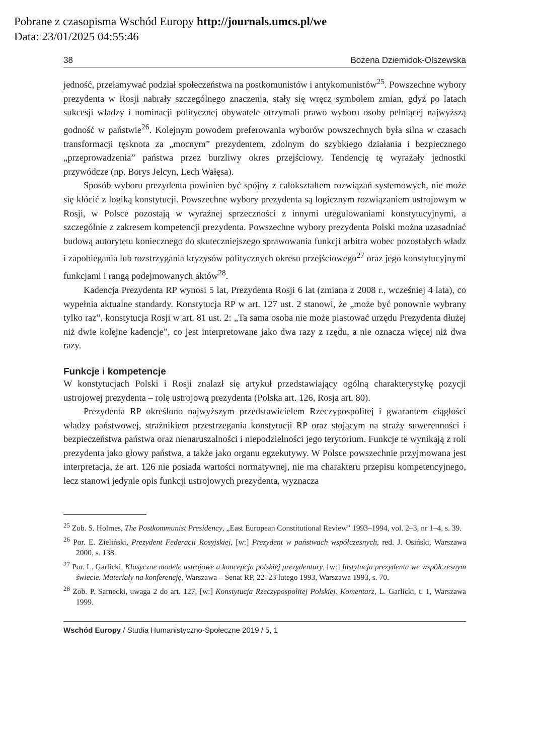Pobrane z czasopisma Wschód Europy http://journals.umcs.pl/we
Data: 23/01/2025 04:55:46
38 Bożena Dziemidok-Olszewska
jedność, przełamywać podział społeczeństwa na postkomunistów i antykomunistów<sup>25</sup>. Powszechne wybory prezydenta w Rosji nabrały szczególnego znaczenia, stały się wręcz symbolem zmian, gdyż po latach sukcesji władzy i nominacji politycznej obywatele otrzymali prawo wyboru osoby pełniącej najwyższą godność w państwie<sup>26</sup>. Kolejnym powodem preferowania wyborów powszechnych była silna w czasach transformacji tęsknota za „mocnym” prezydentem, zdolnym do szybkiego działania i bezpiecznego „przeprowadzenia” państwa przez burzliwy okres przejściowy. Tendencję tę wyrażały jednostki przywódcze (np. Borys Jelcyn, Lech Wałęsa).
Sposób wyboru prezydenta powinien być spójny z całokształtem rozwiązań systemowych, nie może się kłócić z logiką konstytucji. Powszechne wybory prezydenta są logicznym rozwiązaniem ustrojowym w Rosji, w Polsce pozostają w wyraźnej sprzeczności z innymi uregulowaniami konstytucyjnymi, a szczególnie z zakresem kompetencji prezydenta. Powszechne wybory prezydenta Polski można uzasadniać budową autorytetu koniecznego do skuteczniejszego sprawowania funkcji arbitra wobec pozostałych władz i zapobiegania lub rozstrzygania kryzysów politycznych okresu przejściowego<sup>27</sup> oraz jego konstytucyjnymi funkcjami i rangą podejmowanych aktów<sup>28</sup>.
Kadencja Prezydenta RP wynosi 5 lat, Prezydenta Rosji 6 lat (zmiana z 2008 r., wcześniej 4 lata), co wypełnia aktualne standardy. Konstytucja RP w art. 127 ust. 2 stanowi, że „może być ponownie wybrany tylko raz”, konstytucja Rosji w art. 81 ust. 2: „Ta sama osoba nie może piastować urzędu Prezydenta dłużej niż dwie kolejne kadencje”, co jest interpretowane jako dwa razy z rzędu, a nie oznacza więcej niż dwa razy.
Funkcje i kompetencje
W konstytucjach Polski i Rosji znalazł się artykuł przedstawiający ogólną charakterystykę pozycji ustrojowej prezydenta – rolę ustrojową prezydenta (Polska art. 126, Rosja art. 80).
Prezydenta RP określono najwyższym przedstawicielem Rzeczypospolitej i gwarantem ciągłości władzy państwowej, strażnikiem przestrzegania konstytucji RP oraz stojącym na straży suwerenności i bezpieczeństwa państwa oraz nienaruszalności i niepodzielności jego terytorium. Funkcje te wynikają z roli prezydenta jako głowy państwa, a także jako organu egzekutywy. W Polsce powszechnie przyjmowana jest interpretacja, że art. 126 nie posiada wartości normatywnej, nie ma charakteru przepisu kompetencyjnego, lecz stanowi jedynie opis funkcji ustrojowych prezydenta, wyznacza
<sup>25</sup> Zob. S. Holmes, The Postkommunist Presidency, „East European Constitutional Review” 1993–1994, vol. 2–3, nr 1–4, s. 39.
<sup>26</sup> Por. E. Zieliński, Prezydent Federacji Rosyjskiej, [w:] Prezydent w państwach współczesnych, red. J. Osiński, Warszawa 2000, s. 138.
<sup>27</sup> Por. L. Garlicki, Klasyczne modele ustrojowe a koncepcja polskiej prezydentury, [w:] Instytucja prezydenta we współczesnym świecie. Materiały na konferencję, Warszawa – Senat RP, 22–23 lutego 1993, Warszawa 1993, s. 70.
<sup>28</sup> Zob. P. Sarnecki, uwaga 2 do art. 127, [w:] Konstytucja Rzeczypospolitej Polskiej. Komentarz, L. Garlicki, t. 1, Warszawa 1999.
Wschód Europy / Studia Humanistyczno-Społeczne 2019 / 5, 1